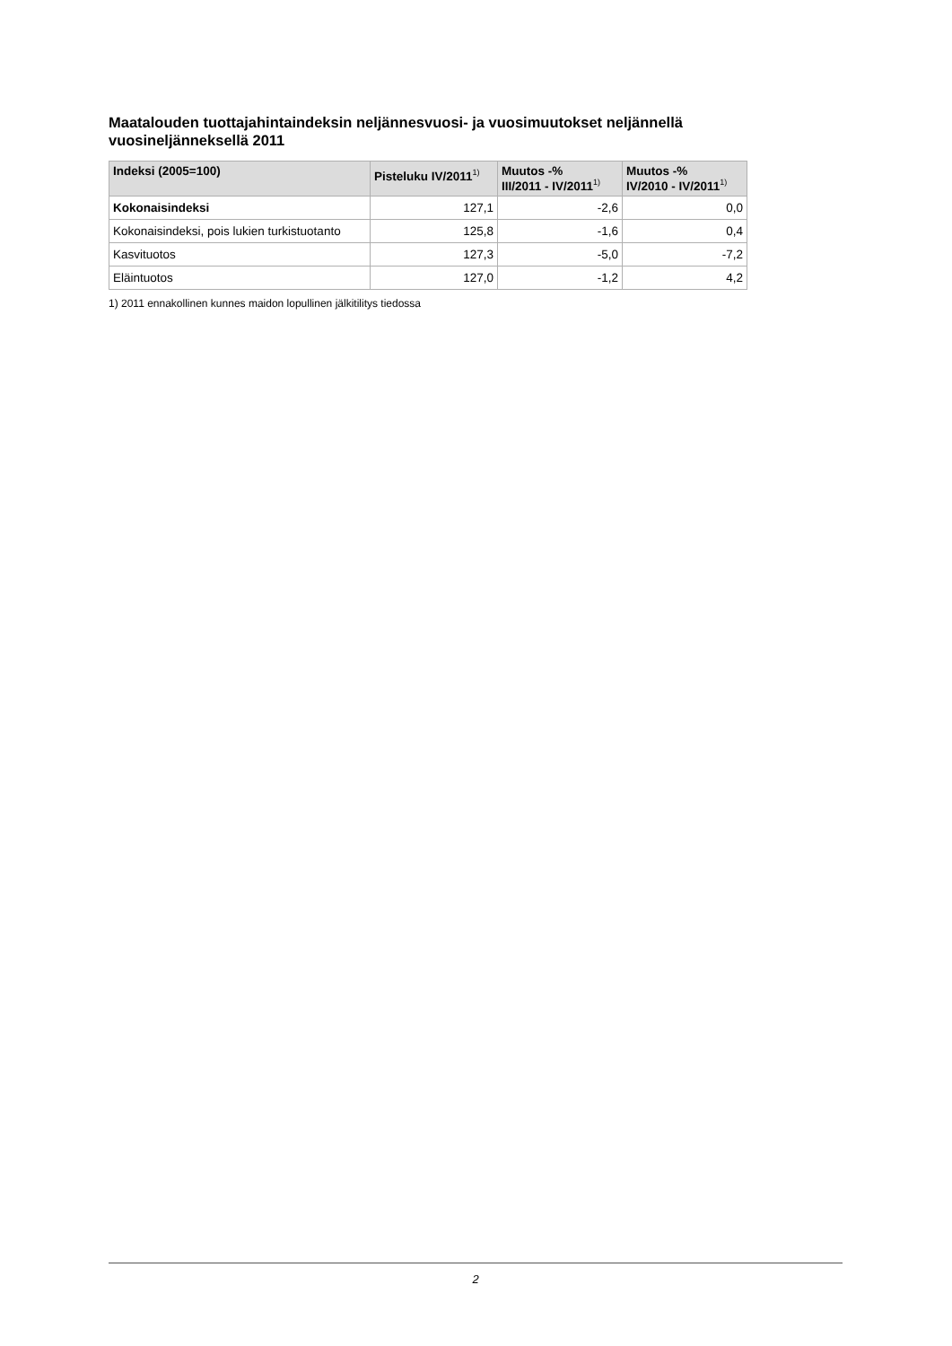Maatalouden tuottajahintaindeksin neljännesvuosi- ja vuosimuutokset neljännellä vuosineljänneksellä 2011
| Indeksi (2005=100) | Pisteluku IV/2011<sup>1)</sup> | Muutos -% III/2011 - IV/2011<sup>1)</sup> | Muutos -% IV/2010 - IV/2011<sup>1)</sup> |
| --- | --- | --- | --- |
| Kokonaisindeksi | 127,1 | -2,6 | 0,0 |
| Kokonaisindeksi, pois lukien turkistuotanto | 125,8 | -1,6 | 0,4 |
| Kasvituotos | 127,3 | -5,0 | -7,2 |
| Eläintuotos | 127,0 | -1,2 | 4,2 |
1) 2011 ennakollinen kunnes maidon lopullinen jälkitilitys tiedossa
2